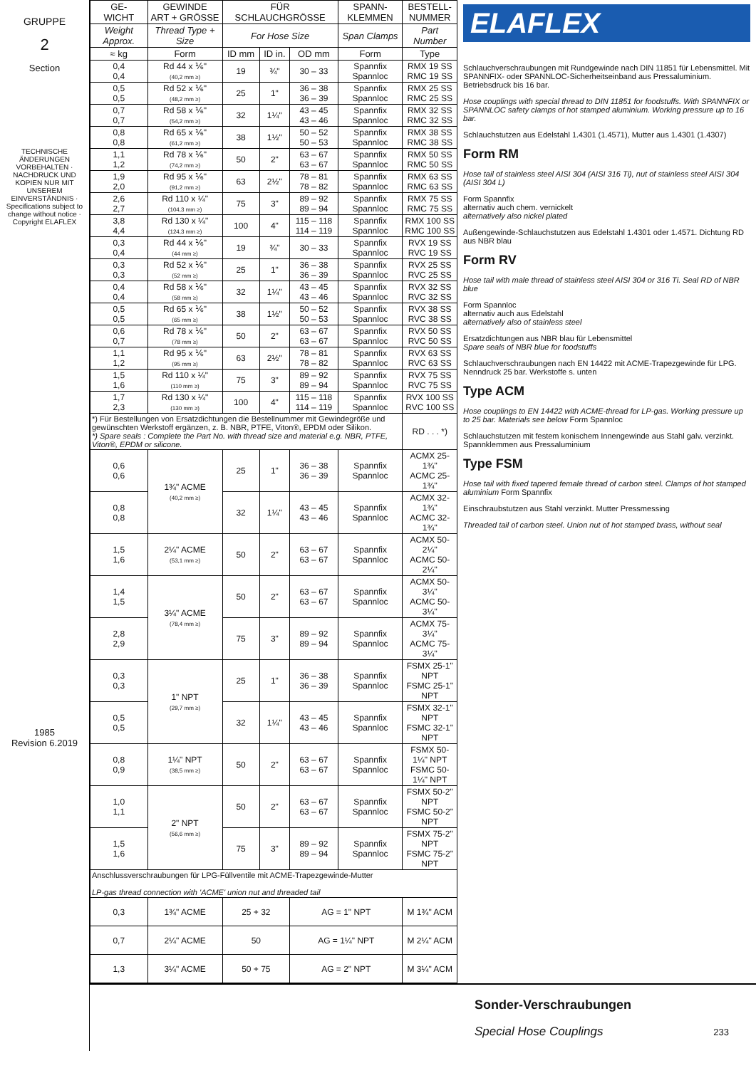GRUPPE
2
Section
TECHNISCHE ÄNDERUNGEN VORBEHALTEN · NACHDRUCK UND KOPIEN NUR MIT UNSEREM EINVERSTÄNDNIS · Specifications subject to change without notice · Copyright ELAFLEX
1985
Revision 6.2019
| GE- WICHT | GEWINDE ART + GRÖSSE | FÜR SCHLAUCHGRÖSSE | | | SPANN- KLEMMEN | BESTELL- NUMMER |
| --- | --- | --- | --- | --- | --- | --- |
| Weight Approx. | Thread Type + Size | For Hose Size | | | Span Clamps | Part Number |
| ≈ kg | Form | ID mm | ID in. | OD mm | Form | Type |
| 0,4 0,4 | Rd 44 x ⅙" (40,2 mm ≥) | 19 | ¾" | 30 – 33 | Spannfix Spannloc | RMX 19 SS RMC 19 SS |
| 0,5 0,5 | Rd 52 x ⅙" (48,2 mm ≥) | 25 | 1" | 36 – 38 36 – 39 | Spannfix Spannloc | RMX 25 SS RMC 25 SS |
| 0,7 0,7 | Rd 58 x ⅙" (54,2 mm ≥) | 32 | 1¼" | 43 – 45 43 – 46 | Spannfix Spannloc | RMX 32 SS RMC 32 SS |
| 0,8 0,8 | Rd 65 x ⅙" (61,2 mm ≥) | 38 | 1½" | 50 – 52 50 – 53 | Spannfix Spannloc | RMX 38 SS RMC 38 SS |
| 1,1 1,2 | Rd 78 x ⅙" (74,2 mm ≥) | 50 | 2" | 63 – 67 63 – 67 | Spannfix Spannloc | RMX 50 SS RMC 50 SS |
| 1,9 2,0 | Rd 95 x ⅙" (91,2 mm ≥) | 63 | 2½" | 78 – 81 78 – 82 | Spannfix Spannloc | RMX 63 SS RMC 63 SS |
| 2,6 2,7 | Rd 110 x ¼" (104,3 mm ≥) | 75 | 3" | 89 – 92 89 – 94 | Spannfix Spannloc | RMX 75 SS RMC 75 SS |
| 3,8 4,4 | Rd 130 x ¼" (124,3 mm ≥) | 100 | 4" | 115 – 118 114 – 119 | Spannfix Spannloc | RMX 100 SS RMC 100 SS |
| 0,3 0,4 | Rd 44 x ⅙" (44 mm ≥) | 19 | ¾" | 30 – 33 | Spannfix Spannloc | RVX 19 SS RVC 19 SS |
| 0,3 0,3 | Rd 52 x ⅙" (52 mm ≥) | 25 | 1" | 36 – 38 36 – 39 | Spannfix Spannloc | RVX 25 SS RVC 25 SS |
| 0,4 0,4 | Rd 58 x ⅙" (58 mm ≥) | 32 | 1¼" | 43 – 45 43 – 46 | Spannfix Spannloc | RVX 32 SS RVC 32 SS |
| 0,5 0,5 | Rd 65 x ⅙" (65 mm ≥) | 38 | 1½" | 50 – 52 50 – 53 | Spannfix Spannloc | RVX 38 SS RVC 38 SS |
| 0,6 0,7 | Rd 78 x ⅙" (78 mm ≥) | 50 | 2" | 63 – 67 63 – 67 | Spannfix Spannloc | RVX 50 SS RVC 50 SS |
| 1,1 1,2 | Rd 95 x ⅙" (95 mm ≥) | 63 | 2½" | 78 – 81 78 – 82 | Spannfix Spannloc | RVX 63 SS RVC 63 SS |
| 1,5 1,6 | Rd 110 x ¼" (110 mm ≥) | 75 | 3" | 89 – 92 89 – 94 | Spannfix Spannloc | RVX 75 SS RVC 75 SS |
| 1,7 2,3 | Rd 130 x ¼" (130 mm ≥) | 100 | 4" | 115 – 118 114 – 119 | Spannfix Spannloc | RVX 100 SS RVC 100 SS |
| *) Für Bestellungen von Ersatzdichtungen die Bestellnummer mit Gewindegröße und gewünschten Werkstoff ergänzen, z. B. NBR, PTFE, Viton®, EPDM oder Silikon. *) Spare seals : Complete the Part No. with thread size and material e.g. NBR, PTFE, Viton®, EPDM or silicone. | | | | | | RD . . . *) |
| 0,6 0,6 | 1¾" ACME (40,2 mm ≥) | 25 | 1" | 36 – 38 36 – 39 | Spannfix Spannloc | ACMX 25-1¾" ACMC 25-1¾" |
| 0,8 0,8 | | 32 | 1¼" | 43 – 45 43 – 46 | Spannfix Spannloc | ACMX 32-1¾" ACMC 32-1¾" |
| 1,5 1,6 | 2¼" ACME (53,1 mm ≥) | 50 | 2" | 63 – 67 63 – 67 | Spannfix Spannloc | ACMX 50-2¼" ACMC 50-2¼" |
| 1,4 1,5 | 3¼" ACME (78,4 mm ≥) | 50 | 2" | 63 – 67 63 – 67 | Spannfix Spannloc | ACMX 50-3¼" ACMC 50-3¼" |
| 2,8 2,9 | | 75 | 3" | 89 – 92 89 – 94 | Spannfix Spannloc | ACMX 75-3¼" ACMC 75-3¼" |
| 0,3 0,3 | 1" NPT (29,7 mm ≥) | 25 | 1" | 36 – 38 36 – 39 | Spannfix Spannloc | FSMX 25-1" NPT FSMC 25-1" NPT |
| 0,5 0,5 | | 32 | 1¼" | 43 – 45 43 – 46 | Spannfix Spannloc | FSMX 32-1" NPT FSMC 32-1" NPT |
| 0,8 0,9 | 1¼" NPT (38,5 mm ≥) | 50 | 2" | 63 – 67 63 – 67 | Spannfix Spannloc | FSMX 50-1¼" NPT FSMC 50-1¼" NPT |
| 1,0 1,1 | 2" NPT (56,6 mm ≥) | 50 | 2" | 63 – 67 63 – 67 | Spannfix Spannloc | FSMX 50-2" NPT FSMC 50-2" NPT |
| 1,5 1,6 | | 75 | 3" | 89 – 92 89 – 94 | Spannfix Spannloc | FSMX 75-2" NPT FSMC 75-2" NPT |
| Anschlussverschraubungen für LPG-Füllventile mit ACME-Trapezgewinde-Mutter LP-gas thread connection with 'ACME' union nut and threaded tail | | | | | | |
| 0,3 | 1¾" ACME | 25 + 32 | | AG = 1" NPT | | M 1¾" ACM |
| 0,7 | 2¼" ACME | 50 | | AG = 1¼" NPT | | M 2¼" ACM |
| 1,3 | 3¼" ACME | 50 + 75 | | AG = 2" NPT | | M 3¼" ACM |
ELAFLEX
Schlauchverschraubungen mit Rundgewinde nach DIN 11851 für Lebensmittel. Mit SPANNFIX- oder SPANNLOC-Sicherheitseinband aus Pressaluminium. Betriebsdruck bis 16 bar.
Hose couplings with special thread to DIN 11851 for foodstuffs. With SPANNFIX or SPANNLOC safety clamps of hot stamped aluminium. Working pressure up to 16 bar.
Schlauchstutzen aus Edelstahl 1.4301 (1.4571), Mutter aus 1.4301 (1.4307)
Form RM
Hose tail of stainless steel AISI 304 (AISI 316 Ti), nut of stainless steel AISI 304 (AISI 304 L)
Form Spannfix
alternativ auch chem. vernickelt
alternatively also nickel plated
Außengewinde-Schlauchstutzen aus Edelstahl 1.4301 oder 1.4571. Dichtung RD aus NBR blau
Form RV
Hose tail with male thread of stainless steel AISI 304 or 316 Ti. Seal RD of NBR blue
Form Spannloc
alternativ auch aus Edelstahl
alternatively also of stainless steel
Ersatzdichtungen aus NBR blau für Lebensmittel
Spare seals of NBR blue for foodstuffs
Schlauchverschraubungen nach EN 14422 mit ACME-Trapezgewinde für LPG. Nenndruck 25 bar. Werkstoffe s. unten
Type ACM
Hose couplings to EN 14422 with ACME-thread for LP-gas. Working pressure up to 25 bar. Materials see below Form Spannloc
Schlauchstutzen mit festem konischem Innengewinde aus Stahl galv. verzinkt. Spannklemmen aus Pressaluminium
Type FSM
Hose tail with fixed tapered female thread of carbon steel. Clamps of hot stamped aluminium Form Spannfix
Einschraubstutzen aus Stahl verzinkt. Mutter Pressmessing
Threaded tail of carbon steel. Union nut of hot stamped brass, without seal
Sonder-Verschraubungen
Special Hose Couplings 233